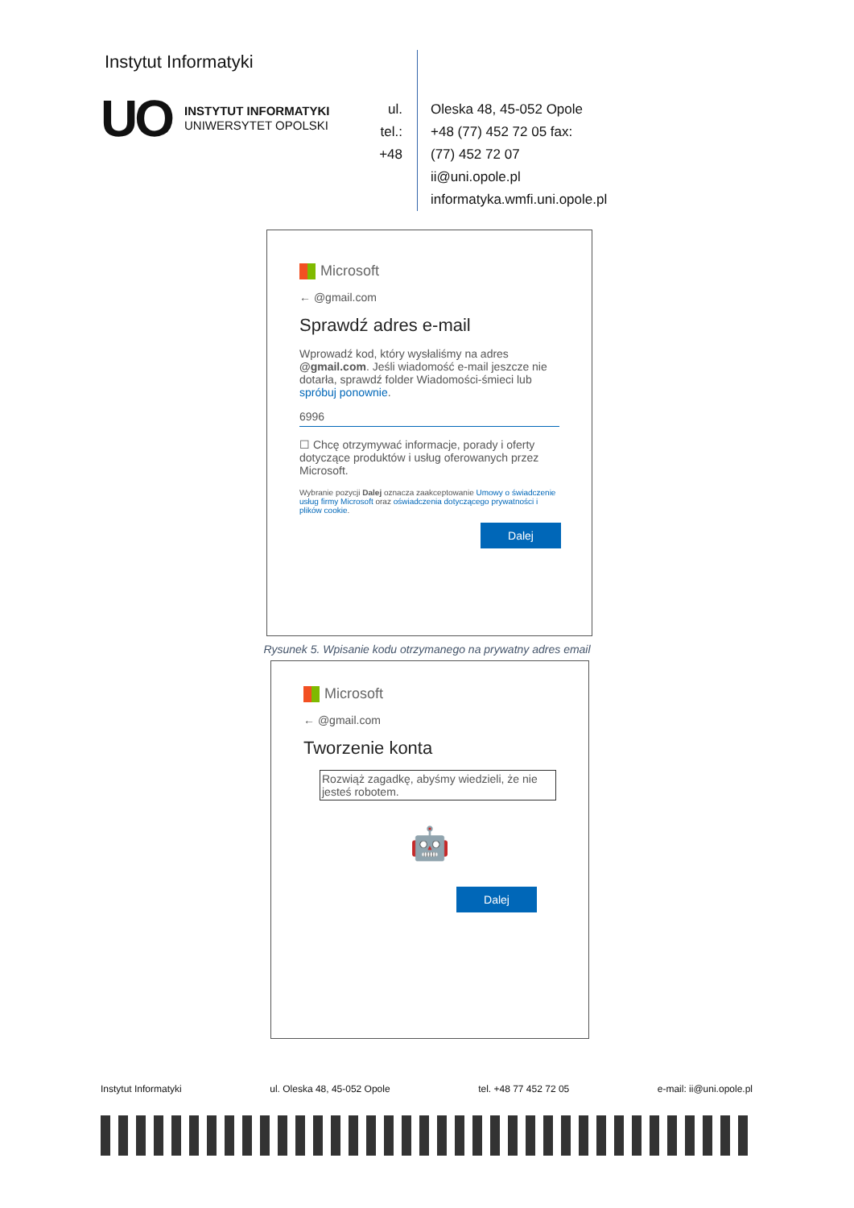Instytut Informatyki
UO
INSTYTUT INFORMATYKI
UNIWERSYTET OPOLSKI
ul.
tel.:
+48
Oleska 48, 45-052 Opole
+48 (77) 452 72 05 fax:
(77) 452 72 07
ii@uni.opole.pl
informatyka.wmfi.uni.opole.pl
Microsoft
← @gmail.com
Sprawdź adres e-mail
Wprowadź kod, który wysłaliśmy na adres @gmail.com. Jeśli wiadomość e-mail jeszcze nie dotarła, sprawdź folder Wiadomości-śmieci lub spróbuj ponownie.
6996
☐ Chcę otrzymywać informacje, porady i oferty dotyczące produktów i usług oferowanych przez Microsoft.
Wybranie pozycji Dalej oznacza zaakceptowanie Umowy o świadczenie usług firmy Microsoft oraz oświadczenia dotyczącego prywatności i plików cookie.
Dalej
Rysunek 5. Wpisanie kodu otrzymanego na prywatny adres email
Microsoft
← @gmail.com
Tworzenie konta
Rozwiąż zagadkę, abyśmy wiedzieli, że nie jesteś robotem.
🤖
Dalej
Instytut Informatyki ul. Oleska 48, 45-052 Opole tel. +48 77 452 72 05 e-mail: ii@uni.opole.pl